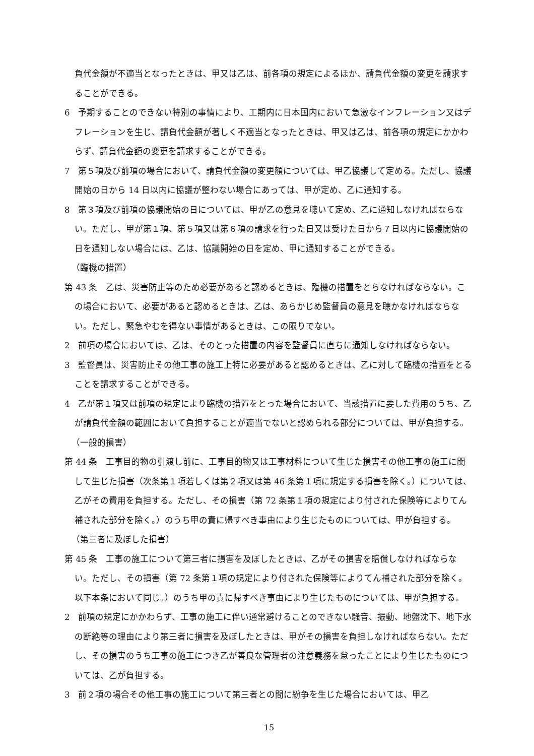負代金額が不適当となったときは、甲又は乙は、前各項の規定によるほか、請負代金額の変更を請求することができる。
6　予期することのできない特別の事情により、工期内に日本国内において急激なインフレーション又はデフレーションを生じ、請負代金額が著しく不適当となったときは、甲又は乙は、前各項の規定にかかわらず、請負代金額の変更を請求することができる。
7　第５項及び前項の場合において、請負代金額の変更額については、甲乙協議して定める。ただし、協議開始の日から 14 日以内に協議が整わない場合にあっては、甲が定め、乙に通知する。
8　第３項及び前項の協議開始の日については、甲が乙の意見を聴いて定め、乙に通知しなければならない。ただし、甲が第１項、第５項又は第６項の請求を行った日又は受けた日から７日以内に協議開始の日を通知しない場合には、乙は、協議開始の日を定め、甲に通知することができる。
（臨機の措置）
第 43 条　乙は、災害防止等のため必要があると認めるときは、臨機の措置をとらなければならない。この場合において、必要があると認めるときは、乙は、あらかじめ監督員の意見を聴かなければならない。ただし、緊急やむを得ない事情があるときは、この限りでない。
2　前項の場合においては、乙は、そのとった措置の内容を監督員に直ちに通知しなければならない。
3　監督員は、災害防止その他工事の施工上特に必要があると認めるときは、乙に対して臨機の措置をとることを請求することができる。
4　乙が第１項又は前項の規定により臨機の措置をとった場合において、当該措置に要した費用のうち、乙が請負代金額の範囲において負担することが適当でないと認められる部分については、甲が負担する。
（一般的損害）
第 44 条　工事目的物の引渡し前に、工事目的物又は工事材料について生じた損害その他工事の施工に関して生じた損害（次条第１項若しくは第２項又は第 46 条第１項に規定する損害を除く。）については、乙がその費用を負担する。ただし、その損害（第 72 条第１項の規定により付された保険等によりてん補された部分を除く。）のうち甲の責に帰すべき事由により生じたものについては、甲が負担する。
（第三者に及ぼした損害）
第 45 条　工事の施工について第三者に損害を及ぼしたときは、乙がその損害を賠償しなければならない。ただし、その損害（第 72 条第１項の規定により付された保険等によりてん補された部分を除く。以下本条において同じ。）のうち甲の責に帰すべき事由により生じたものについては、甲が負担する。
2　前項の規定にかかわらず、工事の施工に伴い通常避けることのできない騒音、振動、地盤沈下、地下水の断絶等の理由により第三者に損害を及ぼしたときは、甲がその損害を負担しなければならない。ただし、その損害のうち工事の施工につき乙が善良な管理者の注意義務を怠ったことにより生じたものについては、乙が負担する。
3　前２項の場合その他工事の施工について第三者との間に紛争を生じた場合においては、甲乙
15